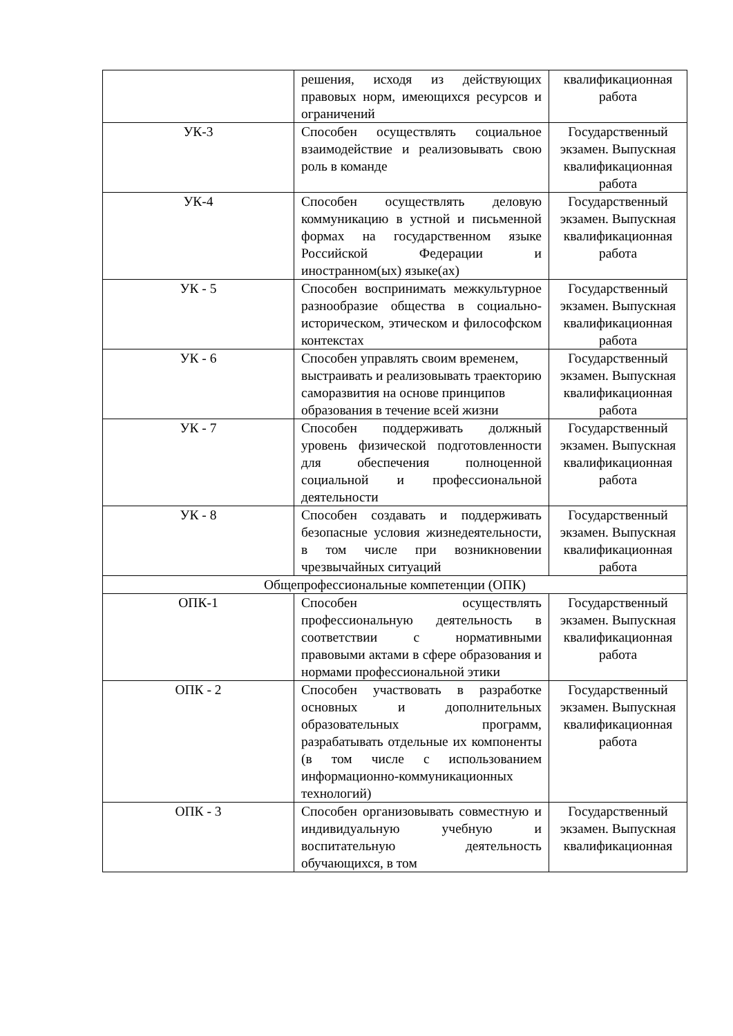| | решения, исходя из действующих правовых норм, имеющихся ресурсов и ограничений | квалификационная работа |
| УК-3 | Способен осуществлять социальное взаимодействие и реализовывать свою роль в команде | Государственный экзамен. Выпускная квалификационная работа |
| УК-4 | Способен осуществлять деловую коммуникацию в устной и письменной формах на государственном языке Российской Федерации и иностранном(ых) языке(ах) | Государственный экзамен. Выпускная квалификационная работа |
| УК - 5 | Способен воспринимать межкультурное разнообразие общества в социально-историческом, этическом и философском контекстах | Государственный экзамен. Выпускная квалификационная работа |
| УК - 6 | Способен управлять своим временем, выстраивать и реализовывать траекторию саморазвития на основе принципов образования в течение всей жизни | Государственный экзамен. Выпускная квалификационная работа |
| УК - 7 | Способен поддерживать должный уровень физической подготовленности для обеспечения полноценной социальной и профессиональной деятельности | Государственный экзамен. Выпускная квалификационная работа |
| УК - 8 | Способен создавать и поддерживать безопасные условия жизнедеятельности, в том числе при возникновении чрезвычайных ситуаций | Государственный экзамен. Выпускная квалификационная работа |
| Общепрофессиональные компетенции (ОПК) | | |
| ОПК-1 | Способен осуществлять профессиональную деятельность в соответствии с нормативными правовыми актами в сфере образования и нормами профессиональной этики | Государственный экзамен. Выпускная квалификационная работа |
| ОПК - 2 | Способен участвовать в разработке основных и дополнительных образовательных программ, разрабатывать отдельные их компоненты (в том числе с использованием информационно-коммуникационных технологий) | Государственный экзамен. Выпускная квалификационная работа |
| ОПК - 3 | Способен организовывать совместную и индивидуальную учебную и воспитательную деятельность обучающихся, в том | Государственный экзамен. Выпускная квалификационная |